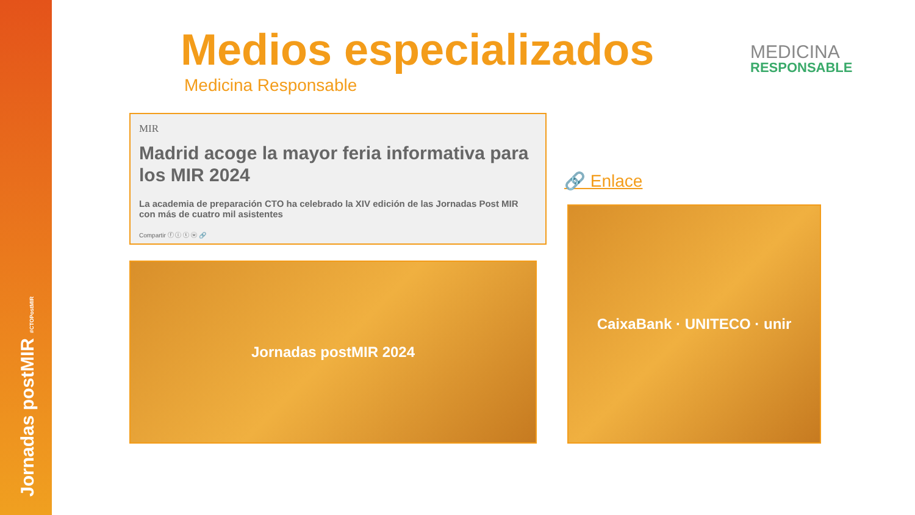Jornadas postMIR #CTOPostMIR
Medios especializados
Medicina Responsable
MEDICINA
RESPONSABLE
MIR
Madrid acoge la mayor feria informativa para los MIR 2024
La academia de preparación CTO ha celebrado la XIV edición de las Jornadas Post MIR con más de cuatro mil asistentes
Compartir ⓕ ⓘ ⓣ ⓦ 🔗
Jornadas postMIR 2024
🔗 Enlace
CaixaBank · UNITECO · unir